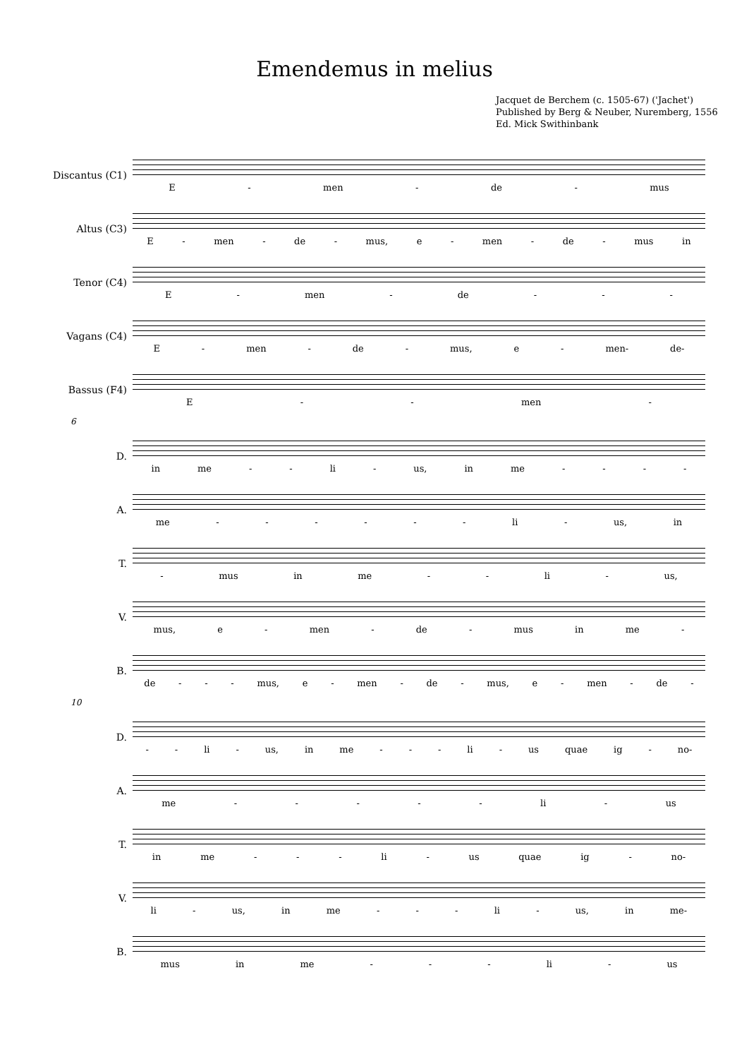Emendemus in melius
Jacquet de Berchem (c. 1505-67) ('Jachet')
Published by Berg & Neuber, Nuremberg, 1556
Ed. Mick Swithinbank
Discantus (C1)
E - men - de - mus
Altus (C3)
E - men - de - mus, e - men - de - mus in
Tenor (C4)
E - men - de - - -
Vagans (C4)
E - men - de - mus, e - men- de-
Bassus (F4)
E - - men -
6
D.
in me - - li - us, in me - - - -
A.
me - - - - - - li - us, in
T.
- mus in me - - li - us,
V.
mus, e - men - de - mus in me -
B.
de - - - mus, e - men - de - mus, e - men - de -
10
D.
- - li - us, in me - - - li - us quae ig - no-
A.
me - - - - - li - us
T.
in me - - - li - us quae ig - no-
V.
li - us, in me - - - li - us, in me-
B.
mus in me - - - li - us